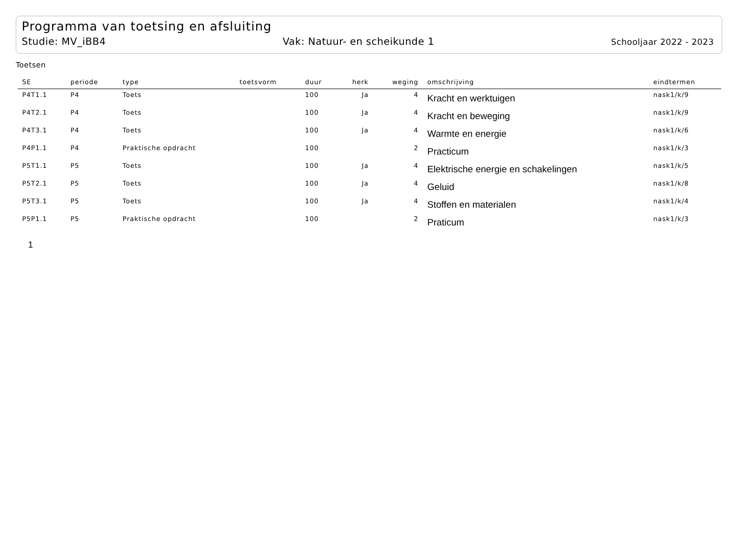Programma van toetsing en afsluiting
Studie: MV_iBB4 Vak: Natuur- en scheikunde 1 Schooljaar 2022 - 2023
Toetsen
| SE | periode | type | toetsvorm | duur | herk | weging | omschrijving | eindtermen |
| --- | --- | --- | --- | --- | --- | --- | --- | --- |
| P4T1.1 | P4 | Toets | | 100 | Ja | 4 | Kracht en werktuigen | nask1/k/9 |
| P4T2.1 | P4 | Toets | | 100 | Ja | 4 | Kracht en beweging | nask1/k/9 |
| P4T3.1 | P4 | Toets | | 100 | Ja | 4 | Warmte en energie | nask1/k/6 |
| P4P1.1 | P4 | Praktische opdracht | | 100 | | 2 | Practicum | nask1/k/3 |
| P5T1.1 | P5 | Toets | | 100 | Ja | 4 | Elektrische energie en schakelingen | nask1/k/5 |
| P5T2.1 | P5 | Toets | | 100 | Ja | 4 | Geluid | nask1/k/8 |
| P5T3.1 | P5 | Toets | | 100 | Ja | 4 | Stoffen en materialen | nask1/k/4 |
| P5P1.1 | P5 | Praktische opdracht | | 100 | | 2 | Praticum | nask1/k/3 |
1